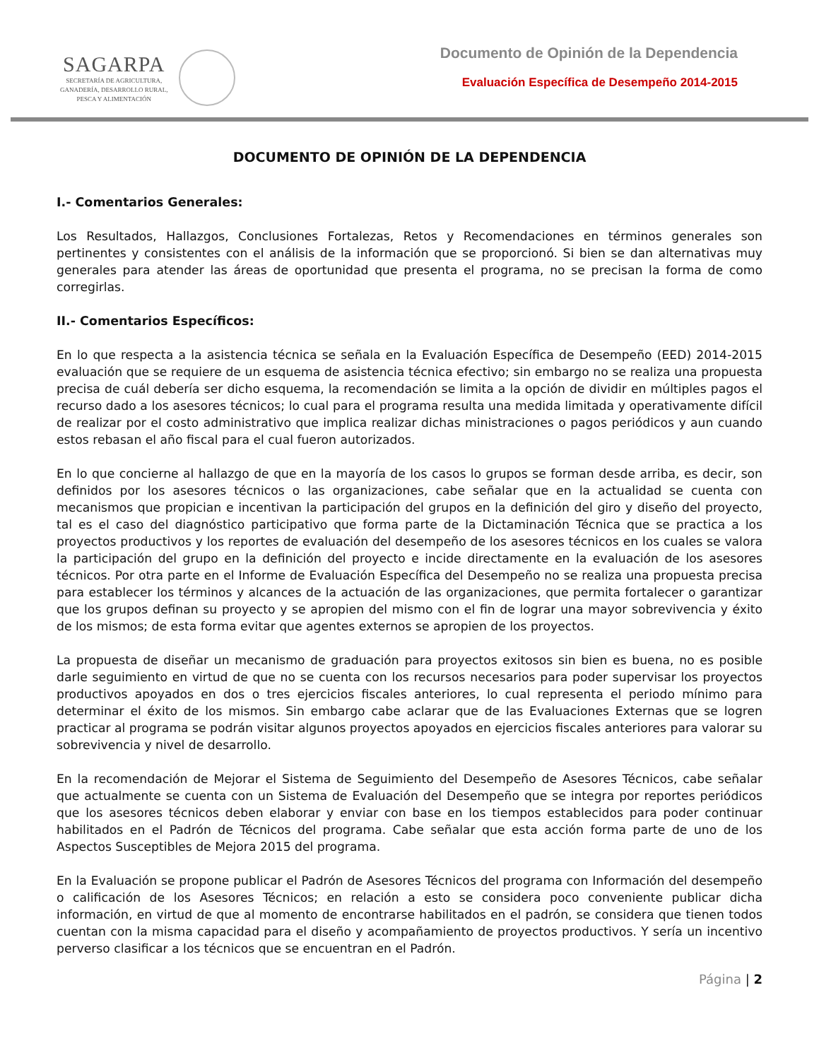SAGARPA
SECRETARÍA DE AGRICULTURA,
GANADERÍA, DESARROLLO RURAL,
PESCA Y ALIMENTACIÓN
Documento de Opinión de la Dependencia
Evaluación Específica de Desempeño 2014-2015
DOCUMENTO DE OPINIÓN DE LA DEPENDENCIA
I.- Comentarios Generales:
Los Resultados, Hallazgos, Conclusiones Fortalezas, Retos y Recomendaciones en términos generales son pertinentes y consistentes con el análisis de la información que se proporcionó. Si bien se dan alternativas muy generales para atender las áreas de oportunidad que presenta el programa, no se precisan la forma de como corregirlas.
II.- Comentarios Específicos:
En lo que respecta a la asistencia técnica se señala en la Evaluación Específica de Desempeño (EED) 2014-2015 evaluación que se requiere de un esquema de asistencia técnica efectivo; sin embargo no se realiza una propuesta precisa de cuál debería ser dicho esquema, la recomendación se limita a la opción de dividir en múltiples pagos el recurso dado a los asesores técnicos; lo cual para el programa resulta una medida limitada y operativamente difícil de realizar por el costo administrativo que implica realizar dichas ministraciones o pagos periódicos y aun cuando estos rebasan el año fiscal para el cual fueron autorizados.
En lo que concierne al hallazgo de que en la mayoría de los casos lo grupos se forman desde arriba, es decir, son definidos por los asesores técnicos o las organizaciones, cabe señalar que en la actualidad se cuenta con mecanismos que propician e incentivan la participación del grupos en la definición del giro y diseño del proyecto, tal es el caso del diagnóstico participativo que forma parte de la Dictaminación Técnica que se practica a los proyectos productivos y los reportes de evaluación del desempeño de los asesores técnicos en los cuales se valora la participación del grupo en la definición del proyecto e incide directamente en la evaluación de los asesores técnicos. Por otra parte en el Informe de Evaluación Específica del Desempeño no se realiza una propuesta precisa para establecer los términos y alcances de la actuación de las organizaciones, que permita fortalecer o garantizar que los grupos definan su proyecto y se apropien del mismo con el fin de lograr una mayor sobrevivencia y éxito de los mismos; de esta forma evitar que agentes externos se apropien de los proyectos.
La propuesta de diseñar un mecanismo de graduación para proyectos exitosos sin bien es buena, no es posible darle seguimiento en virtud de que no se cuenta con los recursos necesarios para poder supervisar los proyectos productivos apoyados en dos o tres ejercicios fiscales anteriores, lo cual representa el periodo mínimo para determinar el éxito de los mismos. Sin embargo cabe aclarar que de las Evaluaciones Externas que se logren practicar al programa se podrán visitar algunos proyectos apoyados en ejercicios fiscales anteriores para valorar su sobrevivencia y nivel de desarrollo.
En la recomendación de Mejorar el Sistema de Seguimiento del Desempeño de Asesores Técnicos, cabe señalar que actualmente se cuenta con un Sistema de Evaluación del Desempeño que se integra por reportes periódicos que los asesores técnicos deben elaborar y enviar con base en los tiempos establecidos para poder continuar habilitados en el Padrón de Técnicos del programa. Cabe señalar que esta acción forma parte de uno de los Aspectos Susceptibles de Mejora 2015 del programa.
En la Evaluación se propone publicar el Padrón de Asesores Técnicos del programa con Información del desempeño o calificación de los Asesores Técnicos; en relación a esto se considera poco conveniente publicar dicha información, en virtud de que al momento de encontrarse habilitados en el padrón, se considera que tienen todos cuentan con la misma capacidad para el diseño y acompañamiento de proyectos productivos. Y sería un incentivo perverso clasificar a los técnicos que se encuentran en el Padrón.
Página | 2